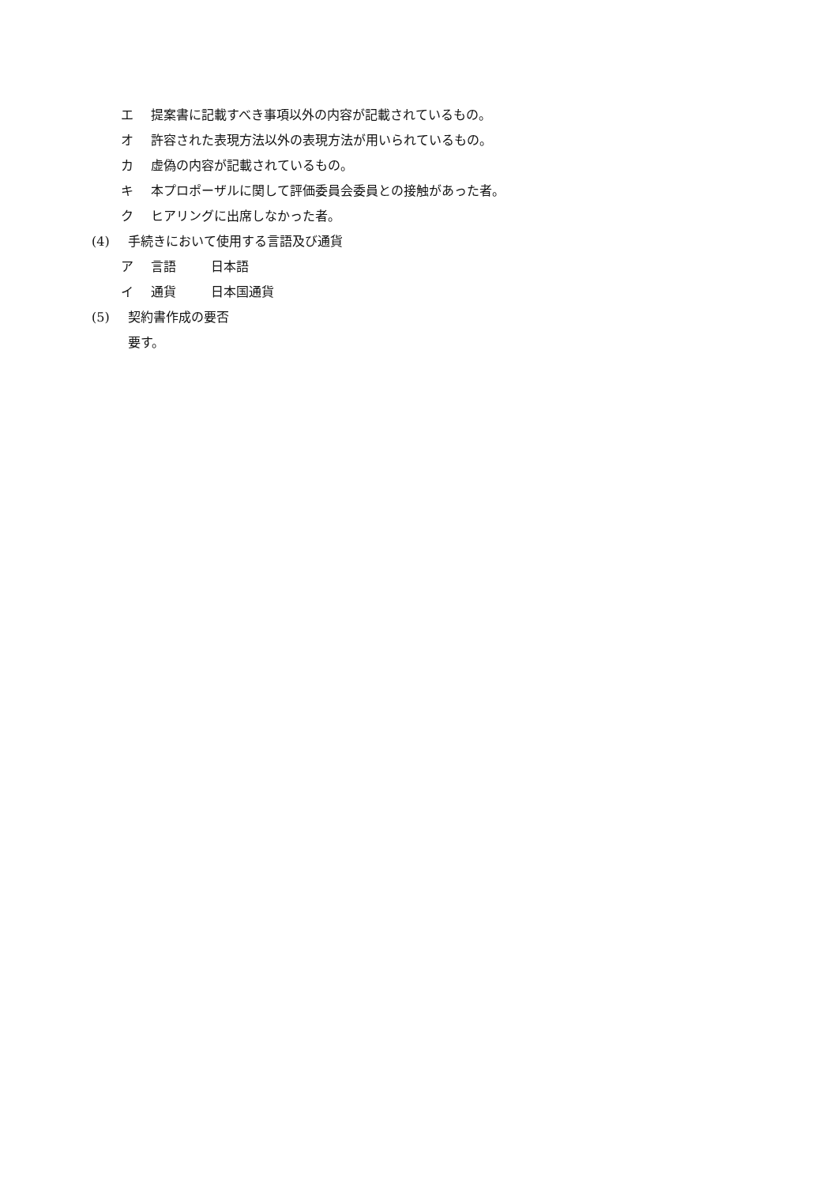エ 提案書に記載すべき事項以外の内容が記載されているもの。
オ 許容された表現方法以外の表現方法が用いられているもの。
カ 虚偽の内容が記載されているもの。
キ 本プロポーザルに関して評価委員会委員との接触があった者。
ク ヒアリングに出席しなかった者。
(4) 手続きにおいて使用する言語及び通貨
ア 言語 日本語
イ 通貨 日本国通貨
(5) 契約書作成の要否
要す。